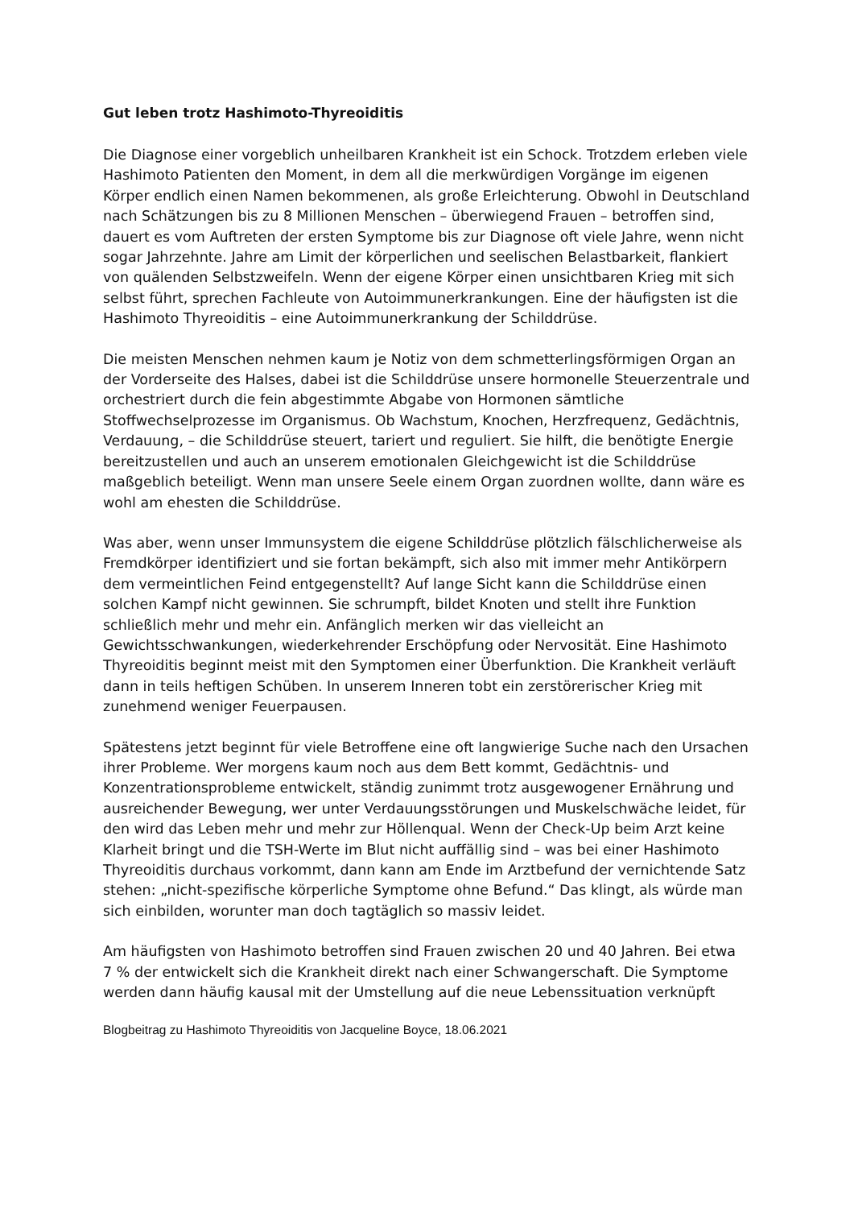Gut leben trotz Hashimoto-Thyreoiditis
Die Diagnose einer vorgeblich unheilbaren Krankheit ist ein Schock. Trotzdem erleben viele Hashimoto Patienten den Moment, in dem all die merkwürdigen Vorgänge im eigenen Körper endlich einen Namen bekommenen, als große Erleichterung. Obwohl in Deutschland nach Schätzungen bis zu 8 Millionen Menschen – überwiegend Frauen – betroffen sind, dauert es vom Auftreten der ersten Symptome bis zur Diagnose oft viele Jahre, wenn nicht sogar Jahrzehnte. Jahre am Limit der körperlichen und seelischen Belastbarkeit, flankiert von quälenden Selbstzweifeln. Wenn der eigene Körper einen unsichtbaren Krieg mit sich selbst führt, sprechen Fachleute von Autoimmunerkrankungen. Eine der häufigsten ist die Hashimoto Thyreoiditis – eine Autoimmunerkrankung der Schilddrüse.
Die meisten Menschen nehmen kaum je Notiz von dem schmetterlingsförmigen Organ an der Vorderseite des Halses, dabei ist die Schilddrüse unsere hormonelle Steuerzentrale und orchestriert durch die fein abgestimmte Abgabe von Hormonen sämtliche Stoffwechselprozesse im Organismus. Ob Wachstum, Knochen, Herzfrequenz, Gedächtnis, Verdauung, – die Schilddrüse steuert, tariert und reguliert. Sie hilft, die benötigte Energie bereitzustellen und auch an unserem emotionalen Gleichgewicht ist die Schilddrüse maßgeblich beteiligt. Wenn man unsere Seele einem Organ zuordnen wollte, dann wäre es wohl am ehesten die Schilddrüse.
Was aber, wenn unser Immunsystem die eigene Schilddrüse plötzlich fälschlicherweise als Fremdkörper identifiziert und sie fortan bekämpft, sich also mit immer mehr Antikörpern dem vermeintlichen Feind entgegenstellt? Auf lange Sicht kann die Schilddrüse einen solchen Kampf nicht gewinnen. Sie schrumpft, bildet Knoten und stellt ihre Funktion schließlich mehr und mehr ein. Anfänglich merken wir das vielleicht an Gewichtsschwankungen, wiederkehrender Erschöpfung oder Nervosität. Eine Hashimoto Thyreoiditis beginnt meist mit den Symptomen einer Überfunktion. Die Krankheit verläuft dann in teils heftigen Schüben. In unserem Inneren tobt ein zerstörerischer Krieg mit zunehmend weniger Feuerpausen.
Spätestens jetzt beginnt für viele Betroffene eine oft langwierige Suche nach den Ursachen ihrer Probleme. Wer morgens kaum noch aus dem Bett kommt, Gedächtnis- und Konzentrationsprobleme entwickelt, ständig zunimmt trotz ausgewogener Ernährung und ausreichender Bewegung, wer unter Verdauungsstörungen und Muskelschwäche leidet, für den wird das Leben mehr und mehr zur Höllenqual. Wenn der Check-Up beim Arzt keine Klarheit bringt und die TSH-Werte im Blut nicht auffällig sind – was bei einer Hashimoto Thyreoiditis durchaus vorkommt, dann kann am Ende im Arztbefund der vernichtende Satz stehen: „nicht-spezifische körperliche Symptome ohne Befund.“ Das klingt, als würde man sich einbilden, worunter man doch tagtäglich so massiv leidet.
Am häufigsten von Hashimoto betroffen sind Frauen zwischen 20 und 40 Jahren. Bei etwa
7 % der entwickelt sich die Krankheit direkt nach einer Schwangerschaft. Die Symptome werden dann häufig kausal mit der Umstellung auf die neue Lebenssituation verknüpft
Blogbeitrag zu Hashimoto Thyreoiditis von Jacqueline Boyce, 18.06.2021